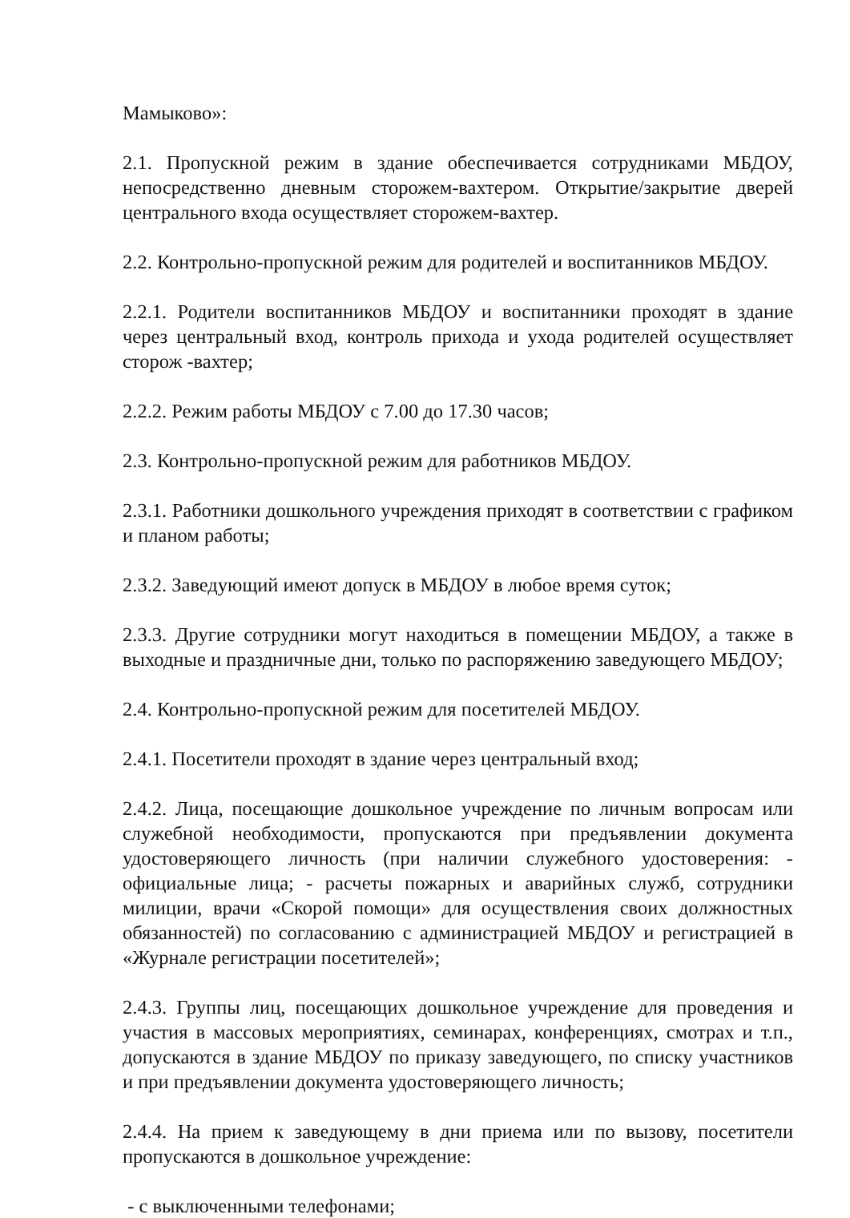Мамыково»:
2.1. Пропускной режим в здание обеспечивается сотрудниками МБДОУ, непосредственно дневным сторожем-вахтером. Открытие/закрытие дверей центрального входа осуществляет сторожем-вахтер.
2.2. Контрольно-пропускной режим для родителей и воспитанников МБДОУ.
2.2.1. Родители воспитанников МБДОУ и воспитанники проходят в здание через центральный вход, контроль прихода и ухода родителей осуществляет сторож -вахтер;
2.2.2. Режим работы МБДОУ с 7.00 до 17.30 часов;
2.3. Контрольно-пропускной режим для работников МБДОУ.
2.3.1. Работники дошкольного учреждения приходят в соответствии с графиком и планом работы;
2.3.2. Заведующий имеют допуск в МБДОУ в любое время суток;
2.3.3. Другие сотрудники могут находиться в помещении МБДОУ, а также в выходные и праздничные дни, только по распоряжению заведующего МБДОУ;
2.4. Контрольно-пропускной режим для посетителей МБДОУ.
2.4.1. Посетители проходят в здание через центральный вход;
2.4.2. Лица, посещающие дошкольное учреждение по личным вопросам или служебной необходимости, пропускаются при предъявлении документа удостоверяющего личность (при наличии служебного удостоверения: - официальные лица; - расчеты пожарных и аварийных служб, сотрудники милиции, врачи «Скорой помощи» для осуществления своих должностных обязанностей) по согласованию с администрацией МБДОУ и регистрацией в «Журнале регистрации посетителей»;
2.4.3. Группы лиц, посещающих дошкольное учреждение для проведения и участия в массовых мероприятиях, семинарах, конференциях, смотрах и т.п., допускаются в здание МБДОУ по приказу заведующего, по списку участников и при предъявлении документа удостоверяющего личность;
2.4.4. На прием к заведующему в дни приема или по вызову, посетители пропускаются в дошкольное учреждение:
- с выключенными телефонами;